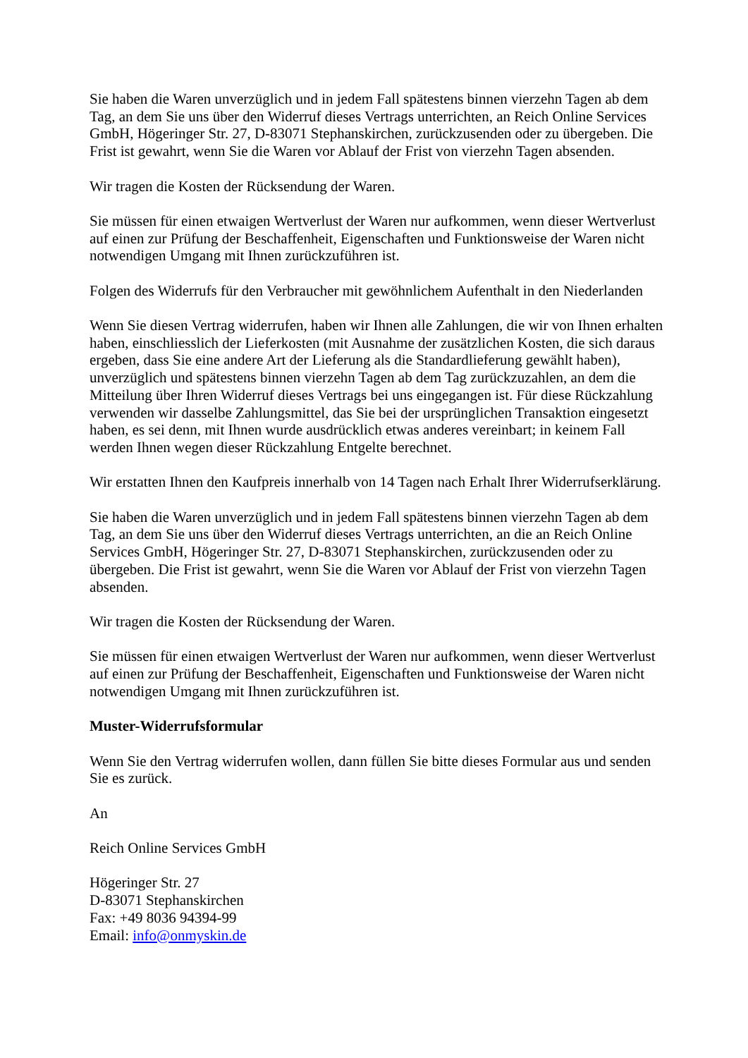Sie haben die Waren unverzüglich und in jedem Fall spätestens binnen vierzehn Tagen ab dem Tag, an dem Sie uns über den Widerruf dieses Vertrags unterrichten, an Reich Online Services GmbH, Högeringer Str. 27, D-83071 Stephanskirchen, zurückzusenden oder zu übergeben. Die Frist ist gewahrt, wenn Sie die Waren vor Ablauf der Frist von vierzehn Tagen absenden.
Wir tragen die Kosten der Rücksendung der Waren.
Sie müssen für einen etwaigen Wertverlust der Waren nur aufkommen, wenn dieser Wertverlust auf einen zur Prüfung der Beschaffenheit, Eigenschaften und Funktionsweise der Waren nicht notwendigen Umgang mit Ihnen zurückzuführen ist.
Folgen des Widerrufs für den Verbraucher mit gewöhnlichem Aufenthalt in den Niederlanden
Wenn Sie diesen Vertrag widerrufen, haben wir Ihnen alle Zahlungen, die wir von Ihnen erhalten haben, einschliesslich der Lieferkosten (mit Ausnahme der zusätzlichen Kosten, die sich daraus ergeben, dass Sie eine andere Art der Lieferung als die Standardlieferung gewählt haben), unverzüglich und spätestens binnen vierzehn Tagen ab dem Tag zurückzuzahlen, an dem die Mitteilung über Ihren Widerruf dieses Vertrags bei uns eingegangen ist. Für diese Rückzahlung verwenden wir dasselbe Zahlungsmittel, das Sie bei der ursprünglichen Transaktion eingesetzt haben, es sei denn, mit Ihnen wurde ausdrücklich etwas anderes vereinbart; in keinem Fall werden Ihnen wegen dieser Rückzahlung Entgelte berechnet.
Wir erstatten Ihnen den Kaufpreis innerhalb von 14 Tagen nach Erhalt Ihrer Widerrufserklärung.
Sie haben die Waren unverzüglich und in jedem Fall spätestens binnen vierzehn Tagen ab dem Tag, an dem Sie uns über den Widerruf dieses Vertrags unterrichten, an die an Reich Online Services GmbH, Högeringer Str. 27, D-83071 Stephanskirchen, zurückzusenden oder zu übergeben. Die Frist ist gewahrt, wenn Sie die Waren vor Ablauf der Frist von vierzehn Tagen absenden.
Wir tragen die Kosten der Rücksendung der Waren.
Sie müssen für einen etwaigen Wertverlust der Waren nur aufkommen, wenn dieser Wertverlust auf einen zur Prüfung der Beschaffenheit, Eigenschaften und Funktionsweise der Waren nicht notwendigen Umgang mit Ihnen zurückzuführen ist.
Muster-Widerrufsformular
Wenn Sie den Vertrag widerrufen wollen, dann füllen Sie bitte dieses Formular aus und senden Sie es zurück.
An
Reich Online Services GmbH
Högeringer Str. 27
D-83071 Stephanskirchen
Fax: +49 8036 94394-99
Email: info@onmyskin.de